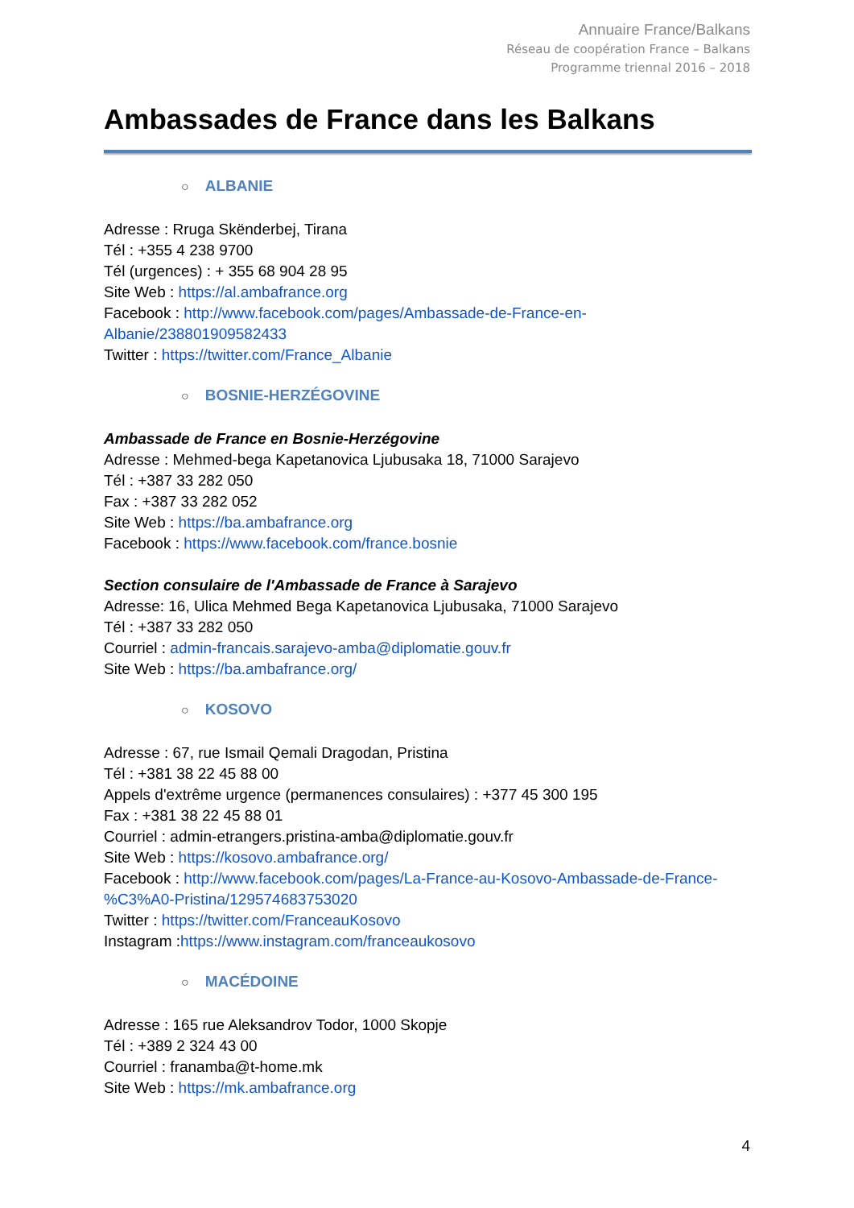Annuaire France/Balkans
Réseau de coopération France – Balkans
Programme triennal 2016 – 2018
Ambassades de France dans les Balkans
○ ALBANIE
Adresse : Rruga Skënderbej, Tirana
Tél : +355 4 238 9700
Tél (urgences) : + 355 68 904 28 95
Site Web : https://al.ambafrance.org
Facebook : http://www.facebook.com/pages/Ambassade-de-France-en-Albanie/238801909582433
Twitter : https://twitter.com/France_Albanie
○ BOSNIE-HERZÉGOVINE
Ambassade de France en Bosnie-Herzégovine
Adresse : Mehmed-bega Kapetanovica Ljubusaka 18, 71000 Sarajevo
Tél : +387 33 282 050
Fax : +387 33 282 052
Site Web : https://ba.ambafrance.org
Facebook : https://www.facebook.com/france.bosnie
Section consulaire de l'Ambassade de France à Sarajevo
Adresse: 16, Ulica Mehmed Bega Kapetanovica Ljubusaka, 71000 Sarajevo
Tél : +387 33 282 050
Courriel : admin-francais.sarajevo-amba@diplomatie.gouv.fr
Site Web : https://ba.ambafrance.org/
○ KOSOVO
Adresse : 67, rue Ismail Qemali Dragodan, Pristina
Tél : +381 38 22 45 88 00
Appels d'extrême urgence (permanences consulaires) : +377 45 300 195
Fax : +381 38 22 45 88 01
Courriel : admin-etrangers.pristina-amba@diplomatie.gouv.fr
Site Web : https://kosovo.ambafrance.org/
Facebook : http://www.facebook.com/pages/La-France-au-Kosovo-Ambassade-de-France-%C3%A0-Pristina/129574683753020
Twitter : https://twitter.com/FranceauKosovo
Instagram :https://www.instagram.com/franceaukosovo
○ MACÉDOINE
Adresse : 165 rue Aleksandrov Todor, 1000 Skopje
Tél : +389 2 324 43 00
Courriel : franamba@t-home.mk
Site Web : https://mk.ambafrance.org
4